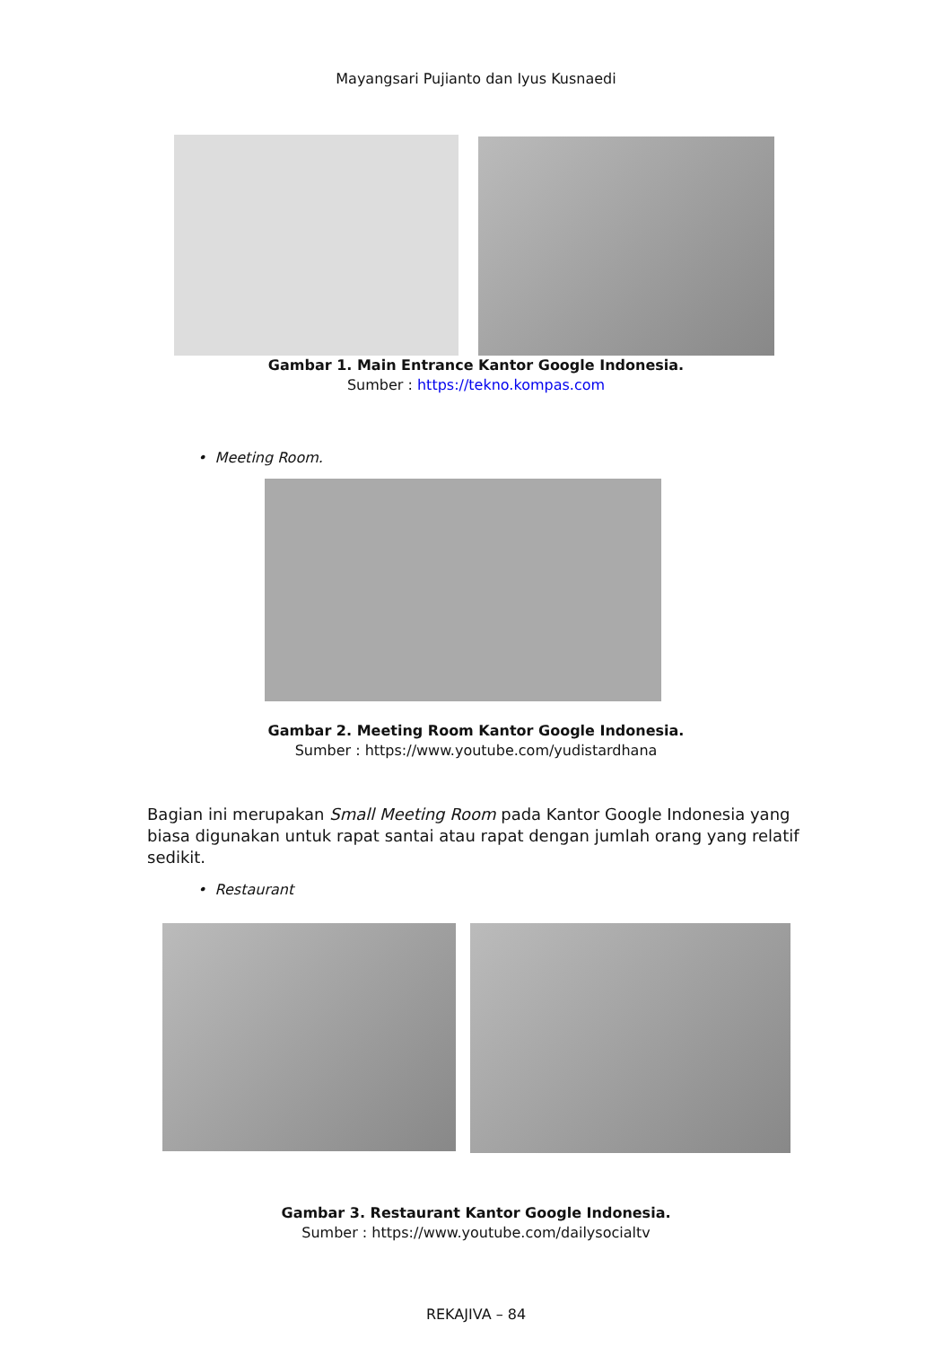Mayangsari Pujianto dan Iyus Kusnaedi
Gambar 1. Main Entrance Kantor Google Indonesia.
Sumber : https://tekno.kompas.com
• Meeting Room.
Gambar 2. Meeting Room Kantor Google Indonesia.
Sumber : https://www.youtube.com/yudistardhana
Bagian ini merupakan Small Meeting Room pada Kantor Google Indonesia yang biasa digunakan untuk rapat santai atau rapat dengan jumlah orang yang relatif sedikit.
• Restaurant
Gambar 3. Restaurant Kantor Google Indonesia.
Sumber : https://www.youtube.com/dailysocialtv
REKAJIVA – 84